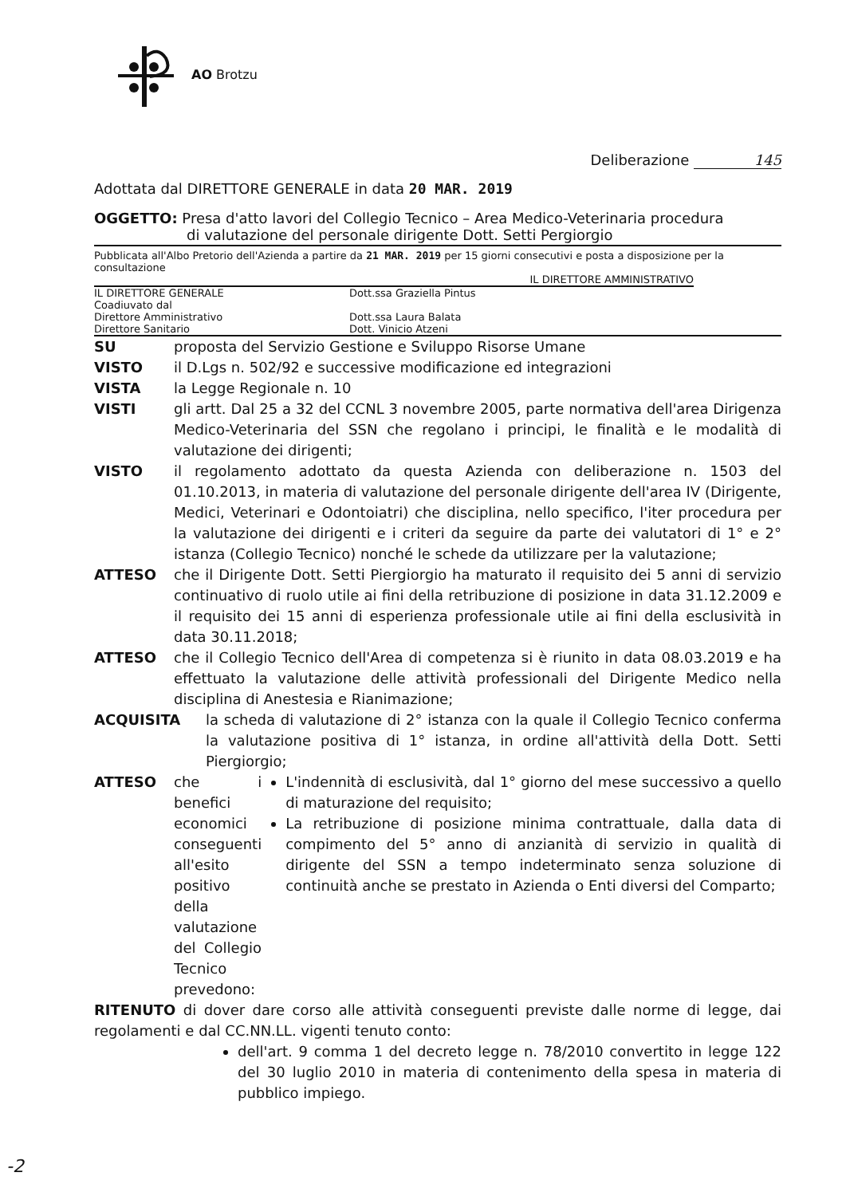AO Brotzu
Deliberazione 145
Adottata dal DIRETTORE GENERALE in data 20 MAR. 2019
OGGETTO: Presa d'atto lavori del Collegio Tecnico – Area Medico-Veterinaria procedura
di valutazione del personale dirigente Dott. Setti Pergiorgio
Pubblicata all'Albo Pretorio dell'Azienda a partire da 21 MAR. 2019 per 15 giorni consecutivi e posta a disposizione per la consultazione
IL DIRETTORE AMMINISTRATIVO
IL DIRETTORE GENERALE Dott.ssa Graziella Pintus
Coadiuvato dal
Direttore Amministrativo Dott.ssa Laura Balata
Direttore Sanitario Dott. Vinicio Atzeni
SU proposta del Servizio Gestione e Sviluppo Risorse Umane
VISTO il D.Lgs n. 502/92 e successive modificazione ed integrazioni
VISTA la Legge Regionale n. 10
VISTI gli artt. Dal 25 a 32 del CCNL 3 novembre 2005, parte normativa dell'area Dirigenza Medico-Veterinaria del SSN che regolano i principi, le finalità e le modalità di valutazione dei dirigenti;
VISTO il regolamento adottato da questa Azienda con deliberazione n. 1503 del 01.10.2013, in materia di valutazione del personale dirigente dell'area IV (Dirigente, Medici, Veterinari e Odontoiatri) che disciplina, nello specifico, l'iter procedura per la valutazione dei dirigenti e i criteri da seguire da parte dei valutatori di 1° e 2° istanza (Collegio Tecnico) nonché le schede da utilizzare per la valutazione;
ATTESO che il Dirigente Dott. Setti Piergiorgio ha maturato il requisito dei 5 anni di servizio continuativo di ruolo utile ai fini della retribuzione di posizione in data 31.12.2009 e il requisito dei 15 anni di esperienza professionale utile ai fini della esclusività in data 30.11.2018;
ATTESO che il Collegio Tecnico dell'Area di competenza si è riunito in data 08.03.2019 e ha effettuato la valutazione delle attività professionali del Dirigente Medico nella disciplina di Anestesia e Rianimazione;
ACQUISITA la scheda di valutazione di 2° istanza con la quale il Collegio Tecnico conferma la valutazione positiva di 1° istanza, in ordine all'attività della Dott. Setti Piergiorgio;
ATTESO che i benefici economici conseguenti all'esito positivo della valutazione del Collegio Tecnico prevedono:
L'indennità di esclusività, dal 1° giorno del mese successivo a quello di maturazione del requisito;
La retribuzione di posizione minima contrattuale, dalla data di compimento del 5° anno di anzianità di servizio in qualità di dirigente del SSN a tempo indeterminato senza soluzione di continuità anche se prestato in Azienda o Enti diversi del Comparto;
RITENUTO di dover dare corso alle attività conseguenti previste dalle norme di legge, dai regolamenti e dal CC.NN.LL. vigenti tenuto conto:
dell'art. 9 comma 1 del decreto legge n. 78/2010 convertito in legge 122 del 30 luglio 2010 in materia di contenimento della spesa in materia di pubblico impiego.
-2